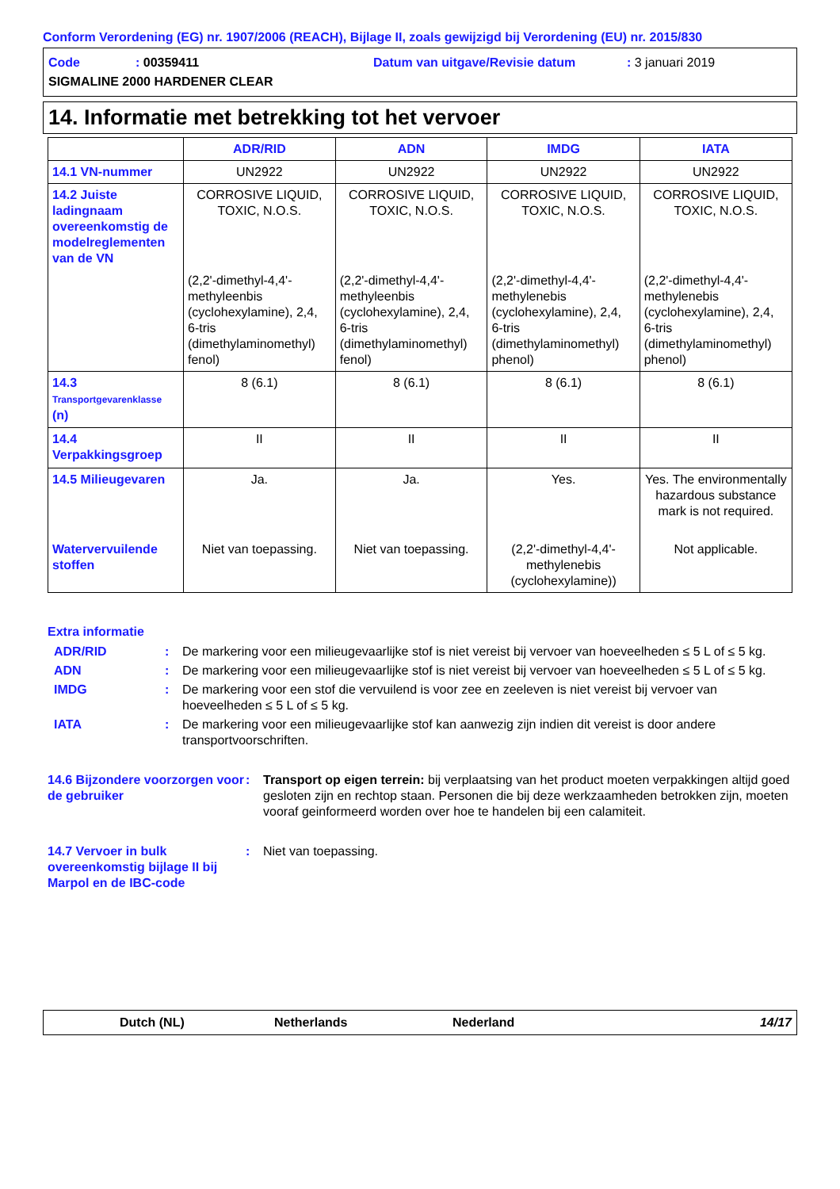Conform Verordening (EG) nr. 1907/2006 (REACH), Bijlage II, zoals gewijzigd bij Verordening (EU) nr. 2015/830
Code: 00359411 Datum van uitgave/Revisie datum: 3 januari 2019
SIGMALINE 2000 HARDENER CLEAR
14. Informatie met betrekking tot het vervoer
| | ADR/RID | ADN | IMDG | IATA |
| --- | --- | --- | --- | --- |
| 14.1 VN-nummer | UN2922 | UN2922 | UN2922 | UN2922 |
| 14.2 Juiste ladingnaam overeenkomstig de modelreglementen van de VN | CORROSIVE LIQUID, TOXIC, N.O.S. (2,2'-dimethyl-4,4'-methyleenbis (cyclohexylamine), 2,4, 6-tris (dimethylaminomethyl) fenol) | CORROSIVE LIQUID, TOXIC, N.O.S. (2,2'-dimethyl-4,4'-methyleenbis (cyclohexylamine), 2,4, 6-tris (dimethylaminomethyl) fenol) | CORROSIVE LIQUID, TOXIC, N.O.S. (2,2'-dimethyl-4,4'-methylenebis (cyclohexylamine), 2,4, 6-tris (dimethylaminomethyl) phenol) | CORROSIVE LIQUID, TOXIC, N.O.S. (2,2'-dimethyl-4,4'-methylenebis (cyclohexylamine), 2,4, 6-tris (dimethylaminomethyl) phenol) |
| 14.3 Transportgevarenklasse (n) | 8 (6.1) | 8 (6.1) | 8 (6.1) | 8 (6.1) |
| 14.4 Verpakkingsgroep | II | II | II | II |
| 14.5 Milieugevaren Watervervuilende stoffen | Ja. Niet van toepassing. | Ja. Niet van toepassing. | Yes. (2,2'-dimethyl-4,4'-methylenebis (cyclohexylamine)) | Yes. The environmentally hazardous substance mark is not required. Not applicable. |
Extra informatie
ADR/RID: De markering voor een milieugevaarlijke stof is niet vereist bij vervoer van hoeveelheden ≤ 5 L of ≤ 5 kg.
ADN: De markering voor een milieugevaarlijke stof is niet vereist bij vervoer van hoeveelheden ≤ 5 L of ≤ 5 kg.
IMDG: De markering voor een stof die vervuilend is voor zee en zeeleven is niet vereist bij vervoer van hoeveelheden ≤ 5 L of ≤ 5 kg.
IATA: De markering voor een milieugevaarlijke stof kan aanwezig zijn indien dit vereist is door andere transportvoorschriften.
14.6 Bijzondere voorzorgen voor de gebruiker: Transport op eigen terrein: bij verplaatsing van het product moeten verpakkingen altijd goed gesloten zijn en rechtop staan. Personen die bij deze werkzaamheden betrokken zijn, moeten vooraf geinformeerd worden over hoe te handelen bij een calamiteit.
14.7 Vervoer in bulk overeenkomstig bijlage II bij Marpol en de IBC-code: Niet van toepassing.
Dutch (NL) Netherlands Nederland 14/17